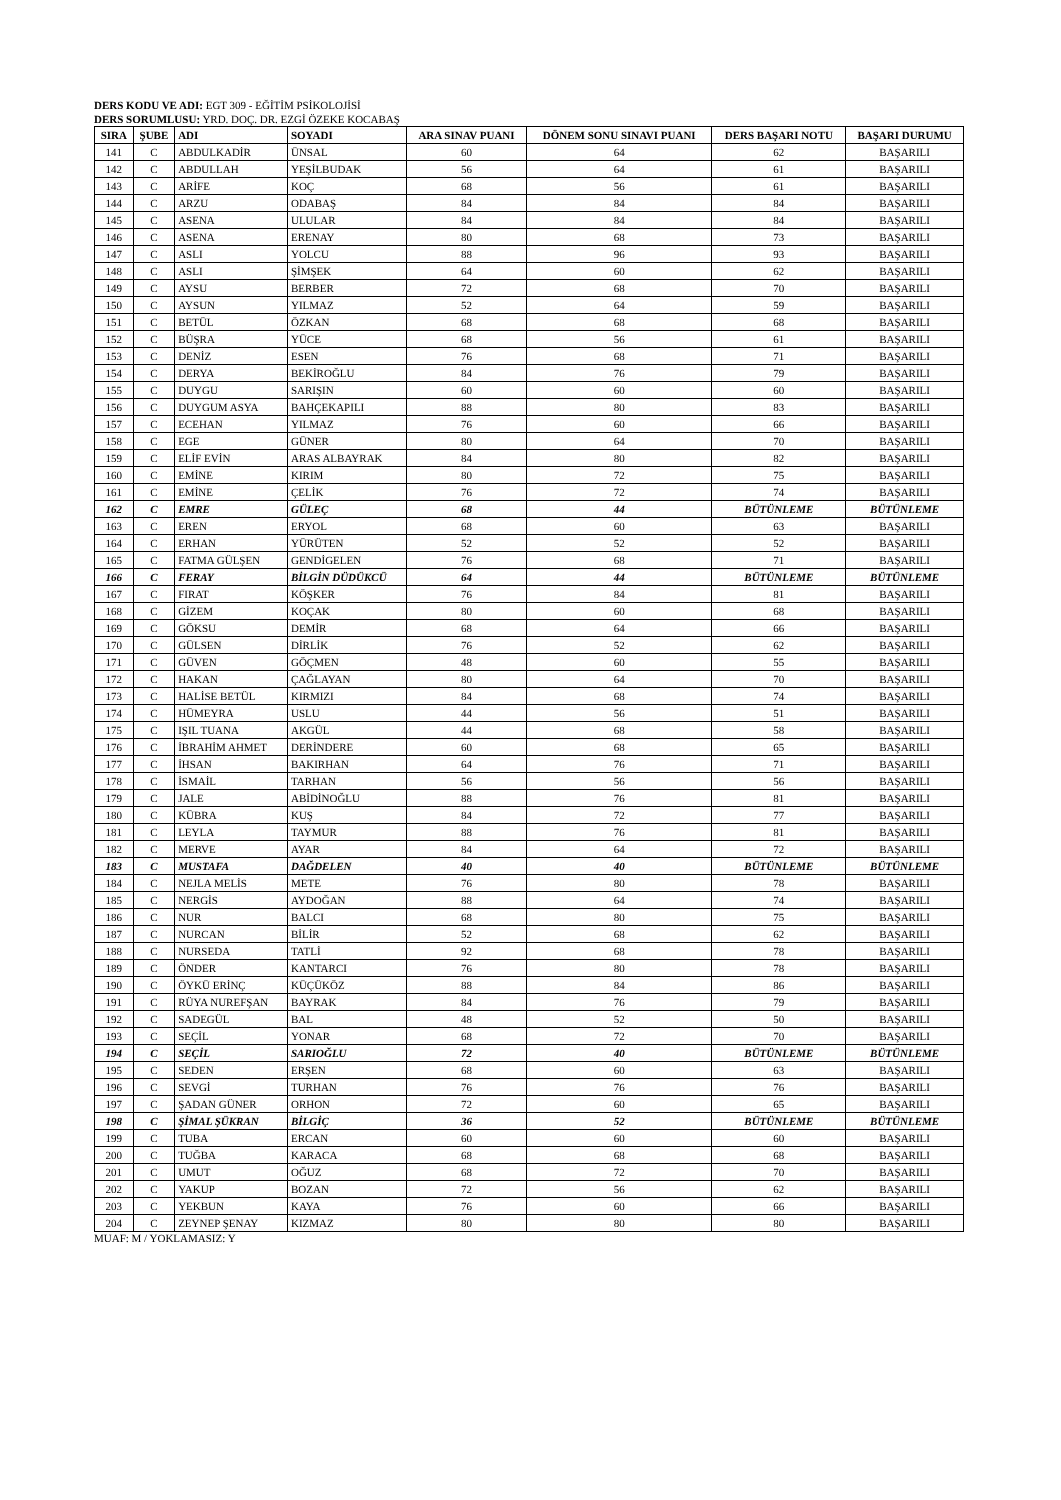DERS KODU VE ADI: EGT 309 - EĞİTİM PSİKOLOJİSİ
DERS SORUMLUSU: YRD. DOÇ. DR. EZGİ ÖZEKE KOCABAŞ
| SIRA | ŞUBE | ADI | SOYADI | ARA SINAV PUANI | DÖNEM SONU SINAVI PUANI | DERS BAŞARI NOTU | BAŞARI DURUMU |
| --- | --- | --- | --- | --- | --- | --- | --- |
| 141 | C | ABDULKADİR | ÜNSAL | 60 | 64 | 62 | BAŞARILI |
| 142 | C | ABDULLAH | YEŞİLBUDAK | 56 | 64 | 61 | BAŞARILI |
| 143 | C | ARİFE | KOÇ | 68 | 56 | 61 | BAŞARILI |
| 144 | C | ARZU | ODABAŞ | 84 | 84 | 84 | BAŞARILI |
| 145 | C | ASENA | ULULAR | 84 | 84 | 84 | BAŞARILI |
| 146 | C | ASENA | ERENAY | 80 | 68 | 73 | BAŞARILI |
| 147 | C | ASLI | YOLCU | 88 | 96 | 93 | BAŞARILI |
| 148 | C | ASLI | ŞİMŞEK | 64 | 60 | 62 | BAŞARILI |
| 149 | C | AYSU | BERBER | 72 | 68 | 70 | BAŞARILI |
| 150 | C | AYSUN | YILMAZ | 52 | 64 | 59 | BAŞARILI |
| 151 | C | BETÜL | ÖZKAN | 68 | 68 | 68 | BAŞARILI |
| 152 | C | BÜŞRA | YÜCE | 68 | 56 | 61 | BAŞARILI |
| 153 | C | DENİZ | ESEN | 76 | 68 | 71 | BAŞARILI |
| 154 | C | DERYA | BEKİROĞLU | 84 | 76 | 79 | BAŞARILI |
| 155 | C | DUYGU | SARIŞIN | 60 | 60 | 60 | BAŞARILI |
| 156 | C | DUYGUM ASYA | BAHÇEKAPILI | 88 | 80 | 83 | BAŞARILI |
| 157 | C | ECEHAN | YILMAZ | 76 | 60 | 66 | BAŞARILI |
| 158 | C | EGE | GÜNER | 80 | 64 | 70 | BAŞARILI |
| 159 | C | ELİF EVİN | ARAS ALBAYRAK | 84 | 80 | 82 | BAŞARILI |
| 160 | C | EMİNE | KIRIM | 80 | 72 | 75 | BAŞARILI |
| 161 | C | EMİNE | ÇELİK | 76 | 72 | 74 | BAŞARILI |
| 162 | C | EMRE | GÜLEÇ | 68 | 44 | BÜTÜNLEME | BÜTÜNLEME |
| 163 | C | EREN | ERYOL | 68 | 60 | 63 | BAŞARILI |
| 164 | C | ERHAN | YÜRÜTEN | 52 | 52 | 52 | BAŞARILI |
| 165 | C | FATMA GÜLŞEN | GENDİGELEN | 76 | 68 | 71 | BAŞARILI |
| 166 | C | FERAY | BİLGİN DÜDÜKCÜ | 64 | 44 | BÜTÜNLEME | BÜTÜNLEME |
| 167 | C | FIRAT | KÖŞKER | 76 | 84 | 81 | BAŞARILI |
| 168 | C | GİZEM | KOÇAK | 80 | 60 | 68 | BAŞARILI |
| 169 | C | GÖKSU | DEMİR | 68 | 64 | 66 | BAŞARILI |
| 170 | C | GÜLSEN | DİRLİK | 76 | 52 | 62 | BAŞARILI |
| 171 | C | GÜVEN | GÖÇMEN | 48 | 60 | 55 | BAŞARILI |
| 172 | C | HAKAN | ÇAĞLAYAN | 80 | 64 | 70 | BAŞARILI |
| 173 | C | HALİSE BETÜL | KIRMIZI | 84 | 68 | 74 | BAŞARILI |
| 174 | C | HÜMEYRA | USLU | 44 | 56 | 51 | BAŞARILI |
| 175 | C | IŞIL TUANA | AKGÜL | 44 | 68 | 58 | BAŞARILI |
| 176 | C | İBRAHİM AHMET | DERİNDERE | 60 | 68 | 65 | BAŞARILI |
| 177 | C | İHSAN | BAKIRHAN | 64 | 76 | 71 | BAŞARILI |
| 178 | C | İSMAİL | TARHAN | 56 | 56 | 56 | BAŞARILI |
| 179 | C | JALE | ABİDİNOĞLU | 88 | 76 | 81 | BAŞARILI |
| 180 | C | KÜBRA | KUŞ | 84 | 72 | 77 | BAŞARILI |
| 181 | C | LEYLA | TAYMUR | 88 | 76 | 81 | BAŞARILI |
| 182 | C | MERVE | AYAR | 84 | 64 | 72 | BAŞARILI |
| 183 | C | MUSTAFA | DAĞDELEN | 40 | 40 | BÜTÜNLEME | BÜTÜNLEME |
| 184 | C | NEJLA MELİS | METE | 76 | 80 | 78 | BAŞARILI |
| 185 | C | NERGİS | AYDOĞAN | 88 | 64 | 74 | BAŞARILI |
| 186 | C | NUR | BALCI | 68 | 80 | 75 | BAŞARILI |
| 187 | C | NURCAN | BİLİR | 52 | 68 | 62 | BAŞARILI |
| 188 | C | NURSEDA | TATLİ | 92 | 68 | 78 | BAŞARILI |
| 189 | C | ÖNDER | KANTARCI | 76 | 80 | 78 | BAŞARILI |
| 190 | C | ÖYKÜ ERİNÇ | KÜÇÜKÖZ | 88 | 84 | 86 | BAŞARILI |
| 191 | C | RÜYA NUREFŞAN | BAYRAK | 84 | 76 | 79 | BAŞARILI |
| 192 | C | SADEGÜL | BAL | 48 | 52 | 50 | BAŞARILI |
| 193 | C | SEÇİL | YONAR | 68 | 72 | 70 | BAŞARILI |
| 194 | C | SEÇİL | SARIOĞLU | 72 | 40 | BÜTÜNLEME | BÜTÜNLEME |
| 195 | C | SEDEN | ERŞEN | 68 | 60 | 63 | BAŞARILI |
| 196 | C | SEVGİ | TURHAN | 76 | 76 | 76 | BAŞARILI |
| 197 | C | ŞADAN GÜNER | ORHON | 72 | 60 | 65 | BAŞARILI |
| 198 | C | ŞİMAL ŞÜKRAN | BİLGİÇ | 36 | 52 | BÜTÜNLEME | BÜTÜNLEME |
| 199 | C | TUBA | ERCAN | 60 | 60 | 60 | BAŞARILI |
| 200 | C | TUĞBA | KARACA | 68 | 68 | 68 | BAŞARILI |
| 201 | C | UMUT | OĞUZ | 68 | 72 | 70 | BAŞARILI |
| 202 | C | YAKUP | BOZAN | 72 | 56 | 62 | BAŞARILI |
| 203 | C | YEKBUN | KAYA | 76 | 60 | 66 | BAŞARILI |
| 204 | C | ZEYNEP ŞENAY | KIZMAZ | 80 | 80 | 80 | BAŞARILI |
MUAF: M / YOKLAMASIZ: Y